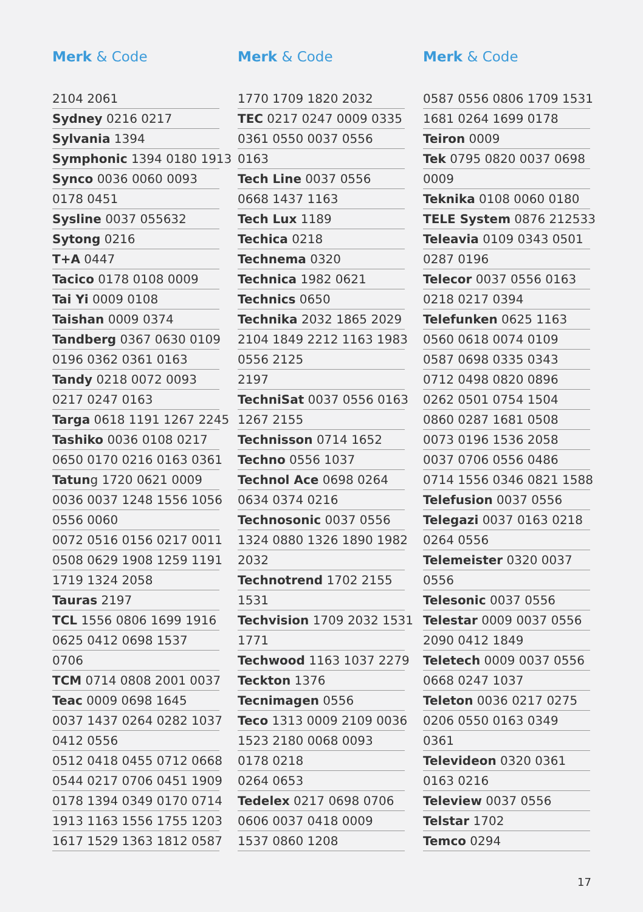Merk & Code
2104 2061
Sydney 0216 0217
Sylvania 1394
Symphonic 1394 0180 1913
Synco 0036 0060 0093
0178 0451
Sysline 0037 055632
Sytong 0216
T+A 0447
Tacico 0178 0108 0009
Tai Yi 0009 0108
Taishan 0009 0374
Tandberg 0367 0630 0109
0196 0362 0361 0163
Tandy 0218 0072 0093
0217 0247 0163
Targa 0618 1191 1267 2245
Tashiko 0036 0108 0217
0650 0170 0216 0163 0361
Tatung 1720 0621 0009
0036 0037 1248 1556 1056
0556 0060
0072 0516 0156 0217 0011
0508 0629 1908 1259 1191
1719 1324 2058
Tauras 2197
TCL 1556 0806 1699 1916
0625 0412 0698 1537
0706
TCM 0714 0808 2001 0037
Teac 0009 0698 1645
0037 1437 0264 0282 1037
0412 0556
0512 0418 0455 0712 0668
0544 0217 0706 0451 1909
0178 1394 0349 0170 0714
1913 1163 1556 1755 1203
1617 1529 1363 1812 0587
Merk & Code
1770 1709 1820 2032
TEC 0217 0247 0009 0335
0361 0550 0037 0556
0163
Tech Line 0037 0556
0668 1437 1163
Tech Lux 1189
Techica 0218
Technema 0320
Technica 1982 0621
Technics 0650
Technika 2032 1865 2029
2104 1849 2212 1163 1983
0556 2125
2197
TechniSat 0037 0556 0163
1267 2155
Technisson 0714 1652
Techno 0556 1037
Technol Ace 0698 0264
0634 0374 0216
Technosonic 0037 0556
1324 0880 1326 1890 1982
2032
Technotrend 1702 2155
1531
Techvision 1709 2032 1531
1771
Techwood 1163 1037 2279
Teckton 1376
Tecnimagen 0556
Teco 1313 0009 2109 0036
1523 2180 0068 0093
0178 0218
0264 0653
Tedelex 0217 0698 0706
0606 0037 0418 0009
1537 0860 1208
Merk & Code
0587 0556 0806 1709 1531
1681 0264 1699 0178
Teiron 0009
Tek 0795 0820 0037 0698
0009
Teknika 0108 0060 0180
TELE System 0876 212533
Teleavia 0109 0343 0501
0287 0196
Telecor 0037 0556 0163
0218 0217 0394
Telefunken 0625 1163
0560 0618 0074 0109
0587 0698 0335 0343
0712 0498 0820 0896
0262 0501 0754 1504
0860 0287 1681 0508
0073 0196 1536 2058
0037 0706 0556 0486
0714 1556 0346 0821 1588
Telefusion 0037 0556
Telegazi 0037 0163 0218
0264 0556
Telemeister 0320 0037
0556
Telesonic 0037 0556
Telestar 0009 0037 0556
2090 0412 1849
Teletech 0009 0037 0556
0668 0247 1037
Teleton 0036 0217 0275
0206 0550 0163 0349
0361
Televideon 0320 0361
0163 0216
Teleview 0037 0556
Telstar 1702
Temco 0294
17